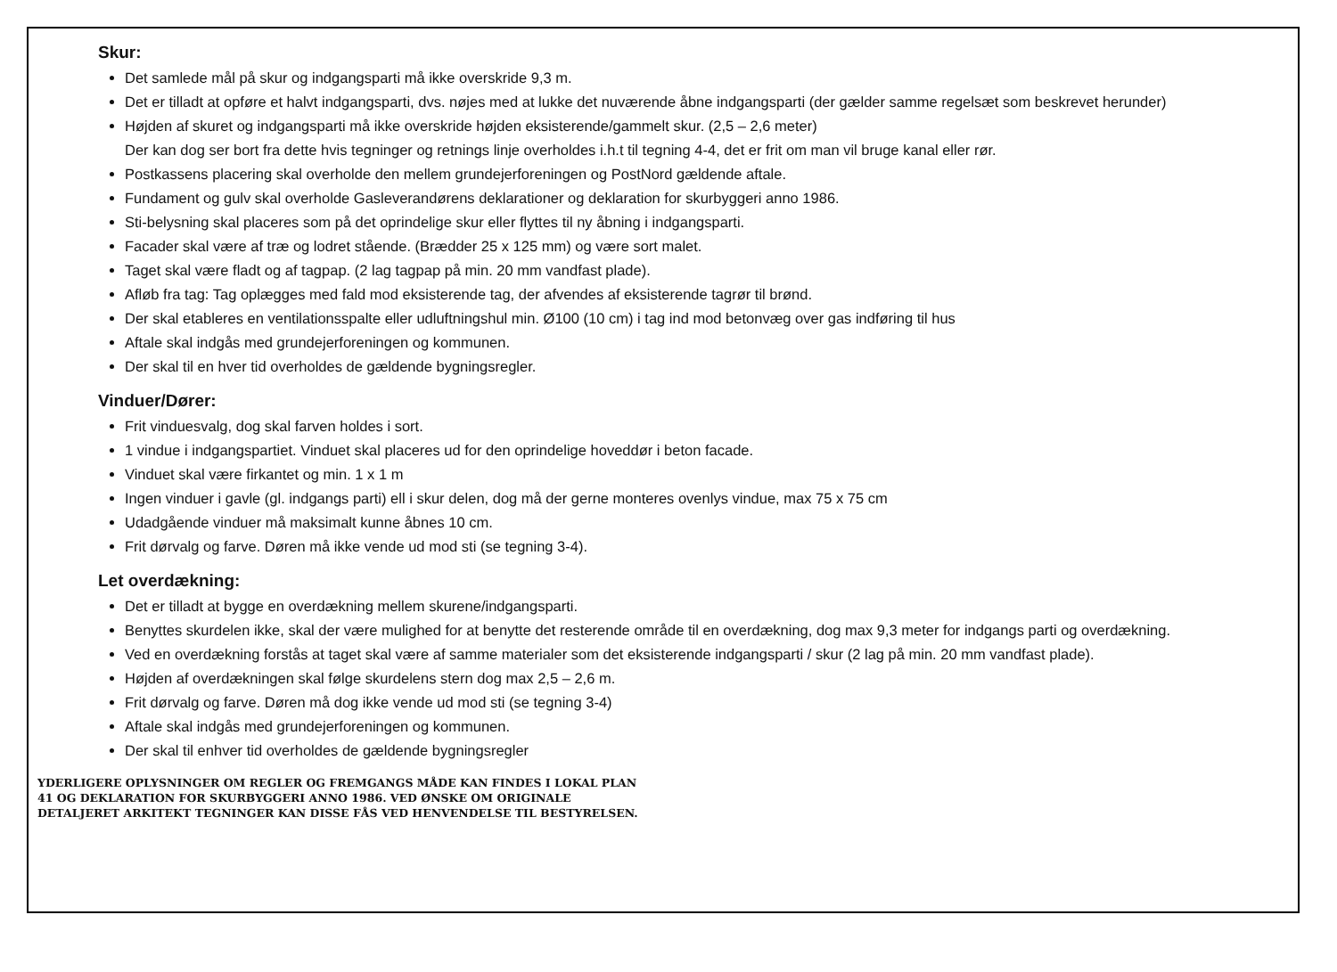Skur:
Det samlede mål på skur og indgangsparti må ikke overskride 9,3 m.
Det er tilladt at opføre et halvt indgangsparti, dvs. nøjes med at lukke det nuværende åbne indgangsparti (der gælder samme regelsæt som beskrevet herunder)
Højden af skuret og indgangsparti må ikke overskride højden eksisterende/gammelt skur. (2,5 – 2,6 meter)
Der kan dog ser bort fra dette hvis tegninger og retnings linje overholdes i.h.t til tegning 4-4, det er frit om man vil bruge kanal eller rør.
Postkassens placering skal overholde den mellem grundejerforeningen og PostNord gældende aftale.
Fundament og gulv skal overholde Gasleverandørens deklarationer og deklaration for skurbyggeri anno 1986.
Sti-belysning skal placeres som på det oprindelige skur eller flyttes til ny åbning i indgangsparti.
Facader skal være af træ og lodret stående. (Brædder 25 x 125 mm) og være sort malet.
Taget skal være fladt og af tagpap. (2 lag tagpap på min. 20 mm vandfast plade).
Afløb fra tag: Tag oplægges med fald mod eksisterende tag, der afvendes af eksisterende tagrør til brønd.
Der skal etableres en ventilationsspalte eller udluftningshul min. Ø100 (10 cm) i tag ind mod betonvæg over gas indføring til hus
Aftale skal indgås med grundejerforeningen og kommunen.
Der skal til en hver tid overholdes de gældende bygningsregler.
Vinduer/Dører:
Frit vinduesvalg, dog skal farven holdes i sort.
1 vindue i indgangspartiet. Vinduet skal placeres ud for den oprindelige hoveddør i beton facade.
Vinduet skal være firkantet og min. 1 x 1 m
Ingen vinduer i gavle (gl. indgangs parti) ell i skur delen, dog må der gerne monteres ovenlys vindue, max 75 x 75 cm
Udadgående vinduer må maksimalt kunne åbnes 10 cm.
Frit dørvalg og farve. Døren må ikke vende ud mod sti (se tegning 3-4).
Let overdækning:
Det er tilladt at bygge en overdækning mellem skurene/indgangsparti.
Benyttes skurdelen ikke, skal der være mulighed for at benytte det resterende område til en overdækning, dog max 9,3 meter for indgangs parti og overdækning.
Ved en overdækning forstås at taget skal være af samme materialer som det eksisterende indgangsparti / skur (2 lag på min. 20 mm vandfast plade).
Højden af overdækningen skal følge skurdelens stern dog max 2,5 – 2,6 m.
Frit dørvalg og farve. Døren må dog ikke vende ud mod sti (se tegning 3-4)
Aftale skal indgås med grundejerforeningen og kommunen.
Der skal til enhver tid overholdes de gældende bygningsregler
YDERLIGERE OPLYSNINGER OM REGLER OG FREMGANGS MÅDE KAN FINDES I LOKAL PLAN
41 OG DEKLARATION FOR SKURBYGGERI ANNO 1986. VED ØNSKE OM ORIGINALE
DETALJERET ARKITEKT TEGNINGER KAN DISSE FÅS VED HENVENDELSE TIL BESTYRELSEN.